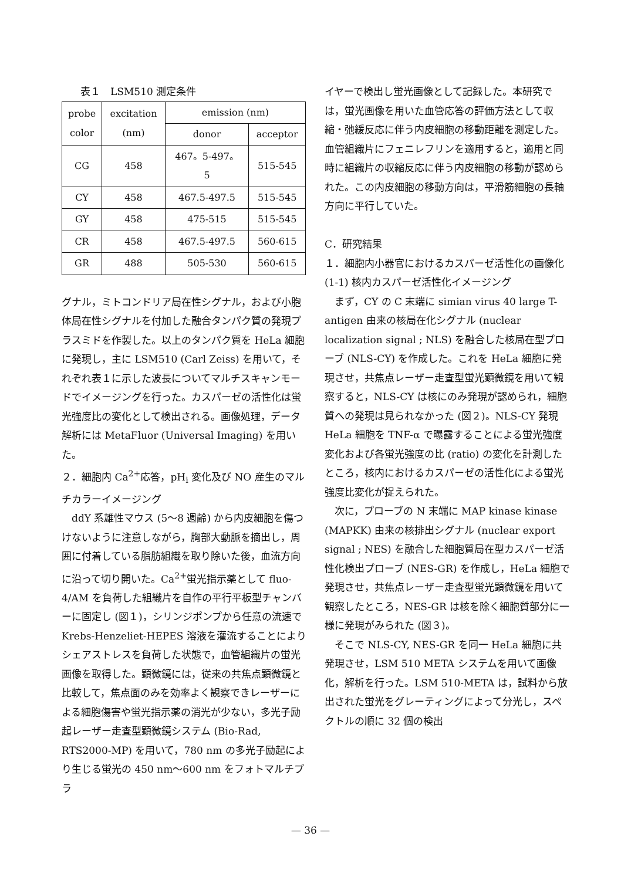表１　LSM510 測定条件
| probe color | excitation (nm) | emission (nm) | |
| --- | --- | --- | --- |
| | | donor | acceptor |
| CG | 458 | 467。5-497。 5 | 515-545 |
| CY | 458 | 467.5-497.5 | 515-545 |
| GY | 458 | 475-515 | 515-545 |
| CR | 458 | 467.5-497.5 | 560-615 |
| GR | 488 | 505-530 | 560-615 |
グナル，ミトコンドリア局在性シグナル，および小胞体局在性シグナルを付加した融合タンパク質の発現プラスミドを作製した。以上のタンパク質を HeLa 細胞に発現し，主に LSM510 (Carl Zeiss) を用いて，それぞれ表１に示した波長についてマルチスキャンモードでイメージングを行った。カスパーゼの活性化は蛍光強度比の変化として検出される。画像処理，データ解析には MetaFluor (Universal Imaging) を用いた。
２．細胞内 Ca<sup>2+</sup>応答，pH<sub>i</sub> 変化及び NO 産生のマルチカラーイメージング
　ddY 系雄性マウス (5〜8 週齢) から内皮細胞を傷つけないように注意しながら，胸部大動脈を摘出し，周囲に付着している脂肪組織を取り除いた後，血流方向に沿って切り開いた。Ca<sup>2+</sup>蛍光指示薬として fluo-4/AM を負荷した組織片を自作の平行平板型チャンバーに固定し (図１)，シリンジポンプから任意の流速で Krebs-Henzeliet-HEPES 溶液を灌流することによりシェアストレスを負荷した状態で，血管組織片の蛍光画像を取得した。顕微鏡には，従来の共焦点顕微鏡と比較して，焦点面のみを効率よく観察できレーザーによる細胞傷害や蛍光指示薬の消光が少ない，多光子励起レーザー走査型顕微鏡システム (Bio-Rad, RTS2000-MP) を用いて，780 nm の多光子励起により生じる蛍光の 450 nm〜600 nm をフォトマルチプラ
イヤーで検出し蛍光画像として記録した。本研究では，蛍光画像を用いた血管応答の評価方法として収縮・弛緩反応に伴う内皮細胞の移動距離を測定した。血管組織片にフェニレフリンを適用すると，適用と同時に組織片の収縮反応に伴う内皮細胞の移動が認められた。この内皮細胞の移動方向は，平滑筋細胞の長軸方向に平行していた。
C．研究結果
１．細胞内小器官におけるカスパーゼ活性化の画像化
(1-1) 核内カスパーゼ活性化イメージング
　まず，CY の C 末端に simian virus 40 large T-antigen 由来の核局在化シグナル (nuclear localization signal ; NLS) を融合した核局在型プローブ (NLS-CY) を作成した。これを HeLa 細胞に発現させ，共焦点レーザー走査型蛍光顕微鏡を用いて観察すると，NLS-CY は核にのみ発現が認められ，細胞質への発現は見られなかった (図２)。NLS-CY 発現 HeLa 細胞を TNF-α で曝露することによる蛍光強度変化および各蛍光強度の比 (ratio) の変化を計測したところ，核内におけるカスパーゼの活性化による蛍光強度比変化が捉えられた。
　次に，プローブの N 末端に MAP kinase kinase (MAPKK) 由来の核排出シグナル (nuclear export signal ; NES) を融合した細胞質局在型カスパーゼ活性化検出プローブ (NES-GR) を作成し，HeLa 細胞で発現させ，共焦点レーザー走査型蛍光顕微鏡を用いて観察したところ，NES-GR は核を除く細胞質部分に一様に発現がみられた (図３)。
　そこで NLS-CY, NES-GR を同一 HeLa 細胞に共発現させ，LSM 510 META システムを用いて画像化，解析を行った。LSM 510-META は，試料から放出された蛍光をグレーティングによって分光し，スペクトルの順に 32 個の検出
— 36 —